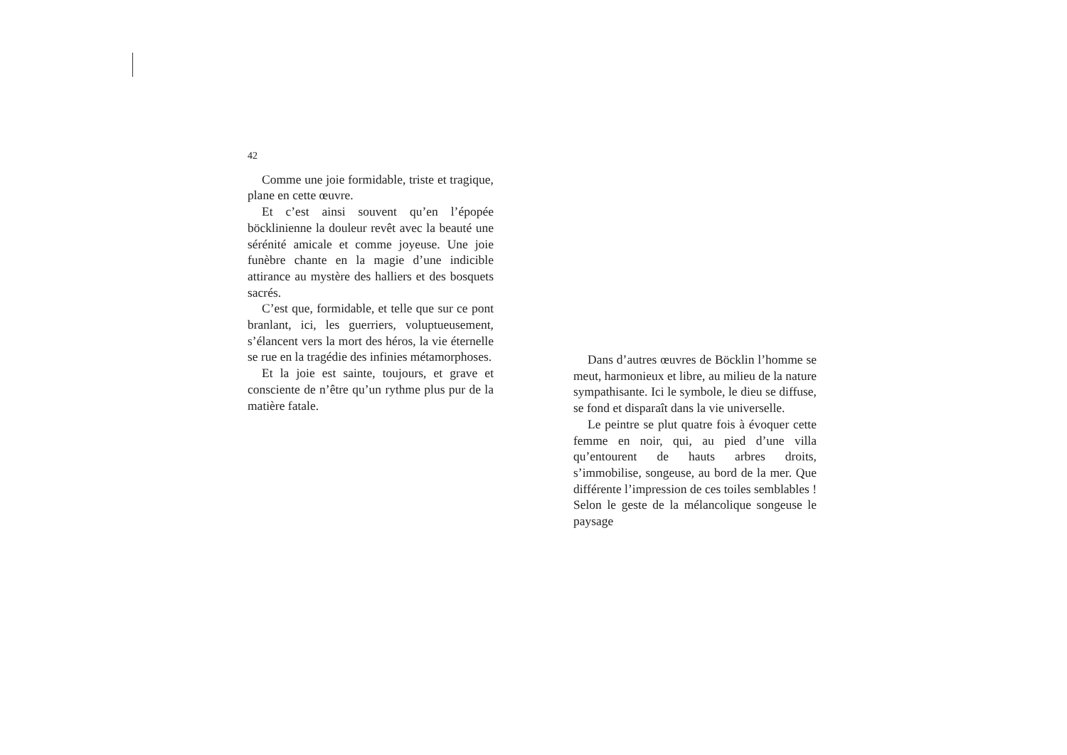42
Comme une joie formidable, triste et tragique, plane en cette œuvre.
Et c’est ainsi souvent qu’en l’épopée böcklinienne la douleur revêt avec la beauté une sérénité amicale et comme joyeuse. Une joie funèbre chante en la magie d’une indicible attirance au mystère des halliers et des bosquets sacrés.
C’est que, formidable, et telle que sur ce pont branlant, ici, les guerriers, voluptueusement, s’élancent vers la mort des héros, la vie éternelle se rue en la tragédie des infinies métamorphoses.
Et la joie est sainte, toujours, et grave et consciente de n’être qu’un rythme plus pur de la matière fatale.
Dans d’autres œuvres de Böcklin l’homme se meut, harmonieux et libre, au milieu de la nature sympathisante. Ici le symbole, le dieu se diffuse, se fond et disparaît dans la vie universelle.
Le peintre se plut quatre fois à évoquer cette femme en noir, qui, au pied d’une villa qu’entourent de hauts arbres droits, s’immobilise, songeuse, au bord de la mer. Que différente l’impression de ces toiles semblables ! Selon le geste de la mélancolique songeuse le paysage